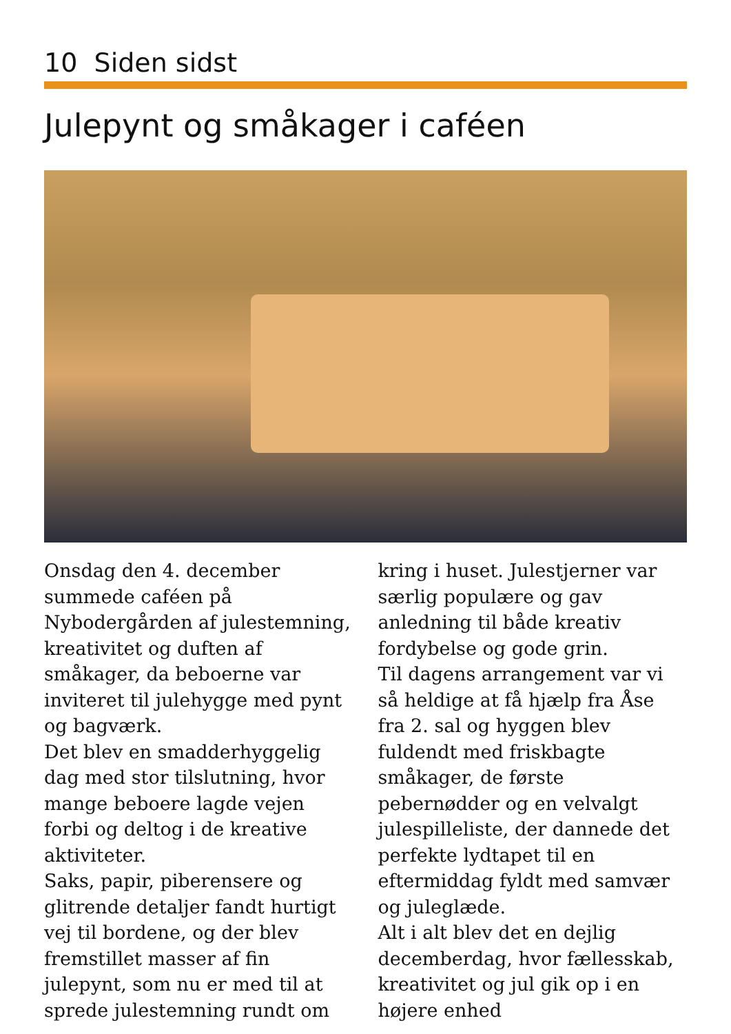10 Siden sidst
Julepynt og småkager i caféen
Onsdag den 4. december summede caféen på Nybodergården af julestemning, kreativitet og duften af småkager, da beboerne var inviteret til julehygge med pynt og bagværk.
Det blev en smadderhyggelig dag med stor tilslutning, hvor mange beboere lagde vejen forbi og deltog i de kreative aktiviteter.
Saks, papir, piberensere og glitrende detaljer fandt hurtigt vej til bordene, og der blev fremstillet masser af fin julepynt, som nu er med til at sprede julestemning rundt om
kring i huset. Julestjerner var særlig populære og gav anledning til både kreativ fordybelse og gode grin.
Til dagens arrangement var vi så heldige at få hjælp fra Åse fra 2. sal og hyggen blev fuldendt med friskbagte småkager, de første pebernødder og en velvalgt julespilleliste, der dannede det perfekte lydtapet til en eftermiddag fyldt med samvær og juleglæde.
Alt i alt blev det en dejlig decemberdag, hvor fællesskab, kreativitet og jul gik op i en højere enhed